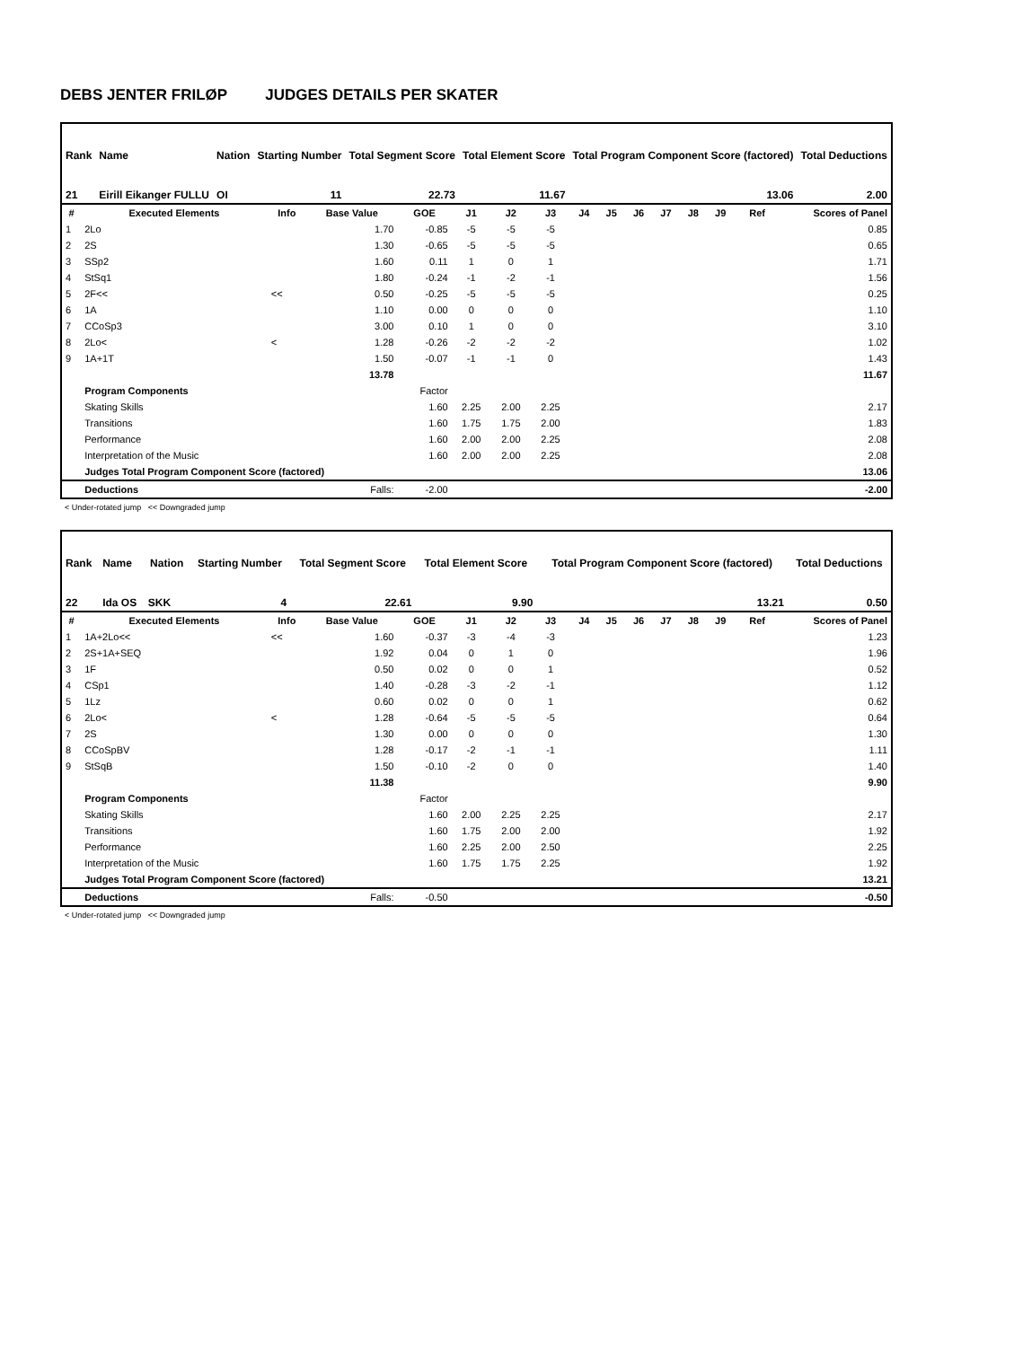DEBS JENTER FRILØP JUDGES DETAILS PER SKATER
| Rank | Name | Nation | Starting Number | Total Segment Score | Total Element Score | Total Program Component Score (factored) | Total Deductions |
| 21 | Eirill Eikanger FULLU | OI | 11 | 22.73 | 11.67 | 13.06 | 2.00 |
| # | Executed Elements | Info | Base Value | GOE | J1 | J2 | J3 | J4 | J5 | J6 | J7 | J8 | J9 | Ref | Scores of Panel |
| --- | --- | --- | --- | --- | --- | --- | --- | --- | --- | --- | --- | --- | --- | --- | --- |
| 1 | 2Lo | | 1.70 | -0.85 | -5 | -5 | -5 | | | | | | | | 0.85 |
| 2 | 2S | | 1.30 | -0.65 | -5 | -5 | -5 | | | | | | | | 0.65 |
| 3 | SSp2 | | 1.60 | 0.11 | 1 | 0 | 1 | | | | | | | | 1.71 |
| 4 | StSq1 | | 1.80 | -0.24 | -1 | -2 | -1 | | | | | | | | 1.56 |
| 5 | 2F<< | << | 0.50 | -0.25 | -5 | -5 | -5 | | | | | | | | 0.25 |
| 6 | 1A | | 1.10 | 0.00 | 0 | 0 | 0 | | | | | | | | 1.10 |
| 7 | CCoSp3 | | 3.00 | 0.10 | 1 | 0 | 0 | | | | | | | | 3.10 |
| 8 | 2Lo< | < | 1.28 | -0.26 | -2 | -2 | -2 | | | | | | | | 1.02 |
| 9 | 1A+1T | | 1.50 | -0.07 | -1 | -1 | 0 | | | | | | | | 1.43 |
| | | | 13.78 | | | | | | | | | | | | 11.67 |
| | Program Components | | | Factor | | | | | | | | | | | |
| | Skating Skills | | | 1.60 | 2.25 | 2.00 | 2.25 | | | | | | | | 2.17 |
| | Transitions | | | 1.60 | 1.75 | 1.75 | 2.00 | | | | | | | | 1.83 |
| | Performance | | | 1.60 | 2.00 | 2.00 | 2.25 | | | | | | | | 2.08 |
| | Interpretation of the Music | | | 1.60 | 2.00 | 2.00 | 2.25 | | | | | | | | 2.08 |
| | Judges Total Program Component Score (factored) | | | | | | | | | | | | | | 13.06 |
| | Deductions | | Falls: | -2.00 | | | | | | | | | | | -2.00 |
< Under-rotated jump << Downgraded jump
| Rank | Name | Nation | Starting Number | Total Segment Score | Total Element Score | Total Program Component Score (factored) | Total Deductions |
| 22 | Ida OS | SKK | 4 | 22.61 | 9.90 | 13.21 | 0.50 |
| # | Executed Elements | Info | Base Value | GOE | J1 | J2 | J3 | J4 | J5 | J6 | J7 | J8 | J9 | Ref | Scores of Panel |
| --- | --- | --- | --- | --- | --- | --- | --- | --- | --- | --- | --- | --- | --- | --- | --- |
| 1 | 1A+2Lo<< | << | 1.60 | -0.37 | -3 | -4 | -3 | | | | | | | | 1.23 |
| 2 | 2S+1A+SEQ | | 1.92 | 0.04 | 0 | 1 | 0 | | | | | | | | 1.96 |
| 3 | 1F | | 0.50 | 0.02 | 0 | 0 | 1 | | | | | | | | 0.52 |
| 4 | CSp1 | | 1.40 | -0.28 | -3 | -2 | -1 | | | | | | | | 1.12 |
| 5 | 1Lz | | 0.60 | 0.02 | 0 | 0 | 1 | | | | | | | | 0.62 |
| 6 | 2Lo< | < | 1.28 | -0.64 | -5 | -5 | -5 | | | | | | | | 0.64 |
| 7 | 2S | | 1.30 | 0.00 | 0 | 0 | 0 | | | | | | | | 1.30 |
| 8 | CCoSpBV | | 1.28 | -0.17 | -2 | -1 | -1 | | | | | | | | 1.11 |
| 9 | StSqB | | 1.50 | -0.10 | -2 | 0 | 0 | | | | | | | | 1.40 |
| | | | 11.38 | | | | | | | | | | | | 9.90 |
| | Program Components | | | Factor | | | | | | | | | | | |
| | Skating Skills | | | 1.60 | 2.00 | 2.25 | 2.25 | | | | | | | | 2.17 |
| | Transitions | | | 1.60 | 1.75 | 2.00 | 2.00 | | | | | | | | 1.92 |
| | Performance | | | 1.60 | 2.25 | 2.00 | 2.50 | | | | | | | | 2.25 |
| | Interpretation of the Music | | | 1.60 | 1.75 | 1.75 | 2.25 | | | | | | | | 1.92 |
| | Judges Total Program Component Score (factored) | | | | | | | | | | | | | | 13.21 |
| | Deductions | | Falls: | -0.50 | | | | | | | | | | | -0.50 |
< Under-rotated jump << Downgraded jump